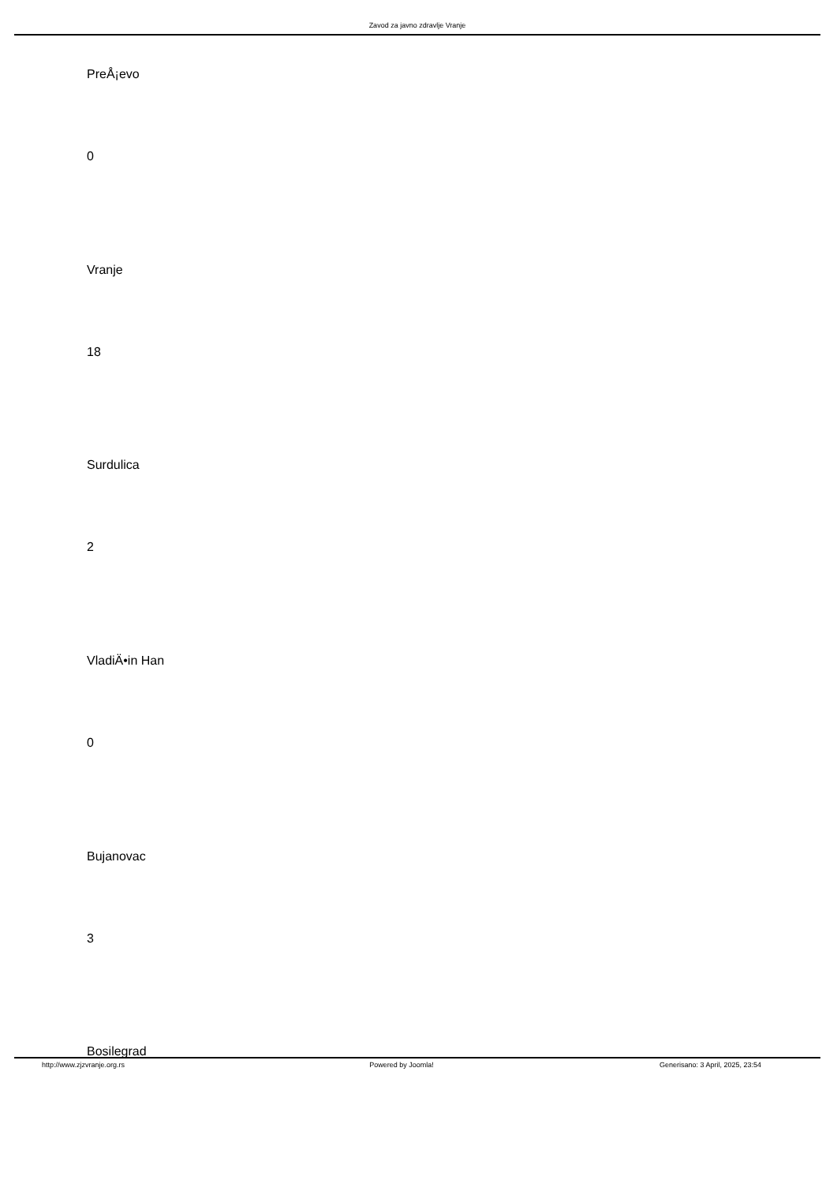Zavod za javno zdravlje Vranje
PreÅ¡evo
0
Vranje
18
Surdulica
2
VladiÄ•in Han
0
Bujanovac
3
Bosilegrad
http://www.zjzvranje.org.rs Powered by Joomla! Generisano: 3 April, 2025, 23:54